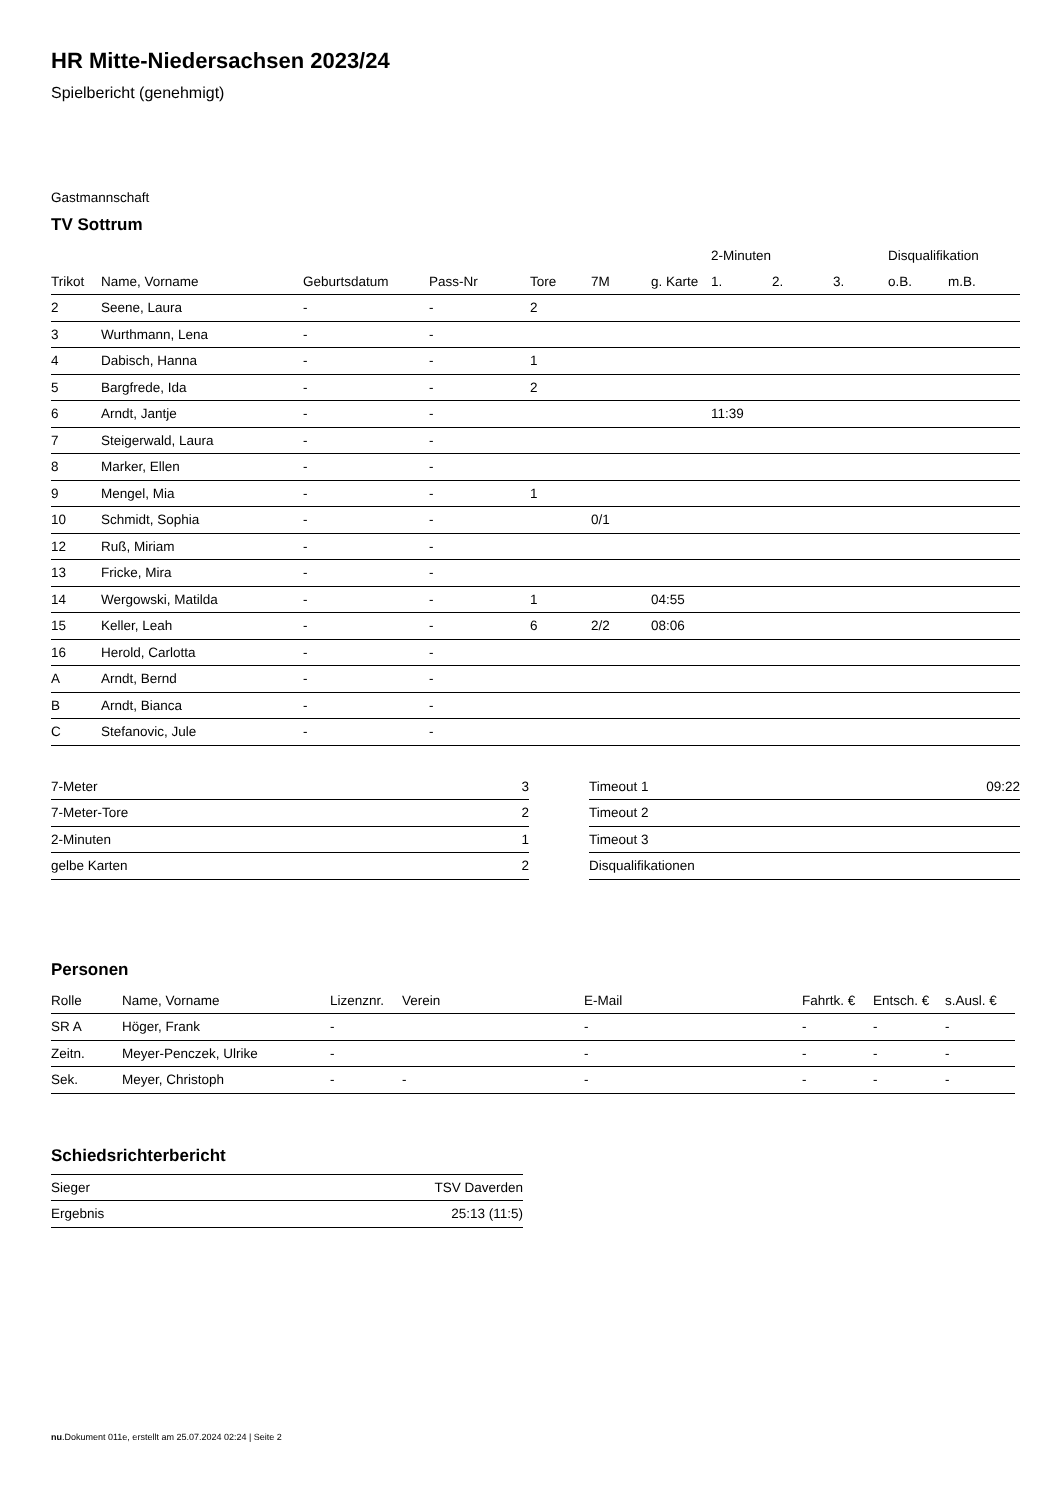HR Mitte-Niedersachsen 2023/24
Spielbericht (genehmigt)
Gastmannschaft
TV Sottrum
| | | | | | | | 2-Minuten | | | Disqualifikation | |
| --- | --- | --- | --- | --- | --- | --- | --- | --- | --- | --- | --- |
| Trikot | Name, Vorname | Geburtsdatum | Pass-Nr | Tore | 7M | g. Karte | 1. | 2. | 3. | o.B. | m.B. |
| 2 | Seene, Laura | - | - | 2 | | | | | | | |
| 3 | Wurthmann, Lena | - | - | | | | | | | | |
| 4 | Dabisch, Hanna | - | - | 1 | | | | | | | |
| 5 | Bargfrede, Ida | - | - | 2 | | | | | | | |
| 6 | Arndt, Jantje | - | - | | | | 11:39 | | | | |
| 7 | Steigerwald, Laura | - | - | | | | | | | | |
| 8 | Marker, Ellen | - | - | | | | | | | | |
| 9 | Mengel, Mia | - | - | 1 | | | | | | | |
| 10 | Schmidt, Sophia | - | - | | 0/1 | | | | | | |
| 12 | Ruß, Miriam | - | - | | | | | | | | |
| 13 | Fricke, Mira | - | - | | | | | | | | |
| 14 | Wergowski, Matilda | - | - | 1 | | 04:55 | | | | | |
| 15 | Keller, Leah | - | - | 6 | 2/2 | 08:06 | | | | | |
| 16 | Herold, Carlotta | - | - | | | | | | | | |
| A | Arndt, Bernd | - | - | | | | | | | | |
| B | Arndt, Bianca | - | - | | | | | | | | |
| C | Stefanovic, Jule | - | - | | | | | | | | |
| 7-Meter | 3 |
| 7-Meter-Tore | 2 |
| 2-Minuten | 1 |
| gelbe Karten | 2 |
| Timeout 1 | 09:22 |
| Timeout 2 | |
| Timeout 3 | |
| Disqualifikationen | |
Personen
| Rolle | Name, Vorname | Lizenznr. | Verein | E-Mail | Fahrtk. € | Entsch. € | s.Ausl. € |
| --- | --- | --- | --- | --- | --- | --- | --- |
| SR A | Höger, Frank | - | | - | - | - | - |
| Zeitn. | Meyer-Penczek, Ulrike | - | | - | - | - | - |
| Sek. | Meyer, Christoph | - | - | - | - | - | - |
Schiedsrichterbericht
| Sieger | TSV Daverden |
| Ergebnis | 25:13 (11:5) |
nu.Dokument 011e, erstellt am 25.07.2024 02:24 | Seite 2